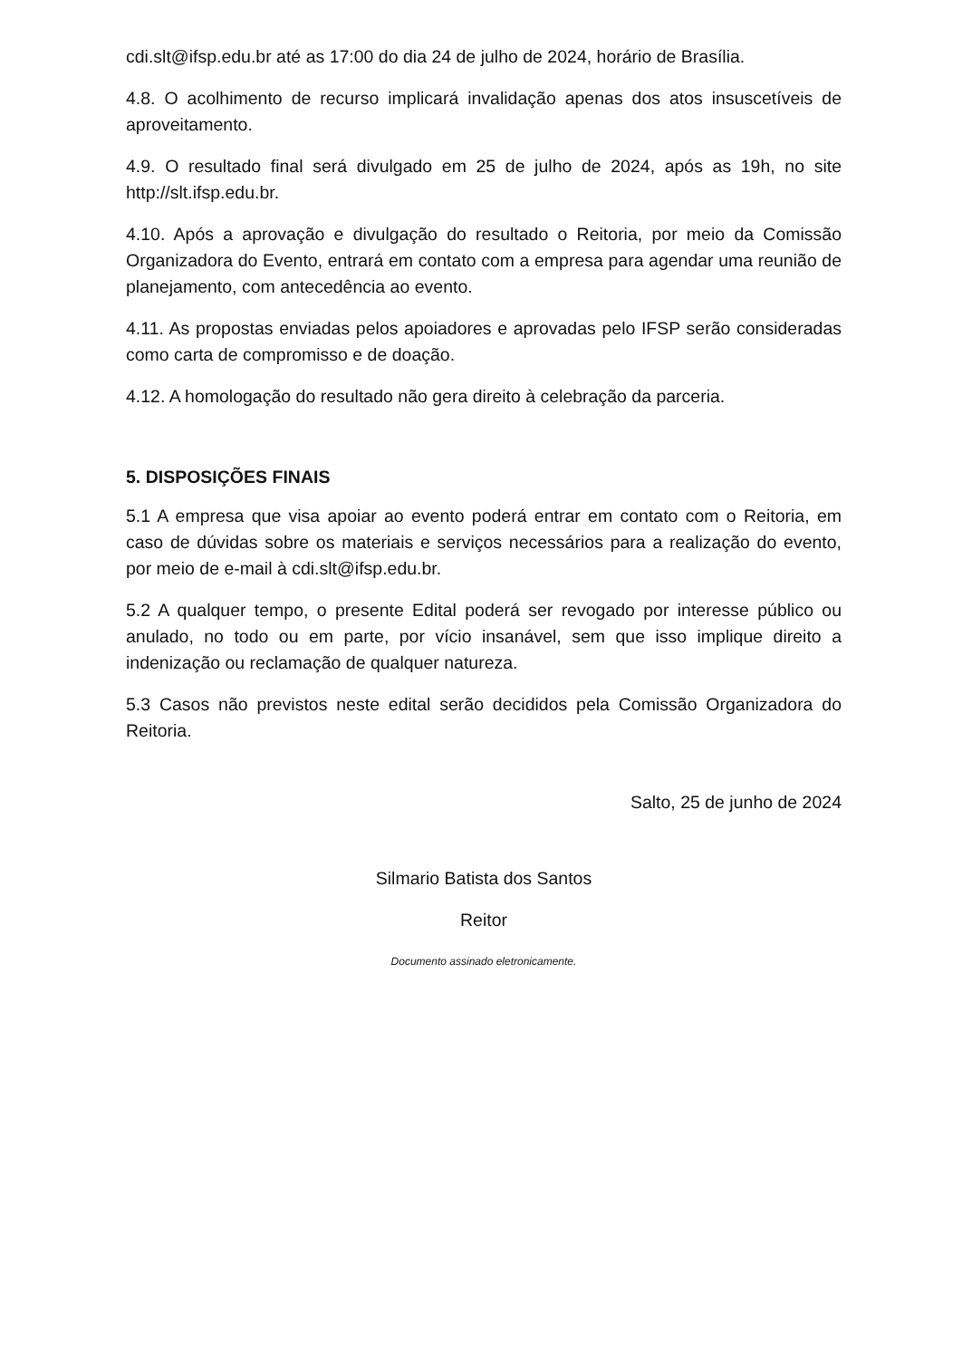cdi.slt@ifsp.edu.br até as 17:00 do dia 24 de julho de 2024, horário de Brasília.
4.8. O acolhimento de recurso implicará invalidação apenas dos atos insuscetíveis de aproveitamento.
4.9. O resultado final será divulgado em 25 de julho de 2024, após as 19h, no site http://slt.ifsp.edu.br.
4.10. Após a aprovação e divulgação do resultado o Reitoria, por meio da Comissão Organizadora do Evento, entrará em contato com a empresa para agendar uma reunião de planejamento, com antecedência ao evento.
4.11. As propostas enviadas pelos apoiadores e aprovadas pelo IFSP serão consideradas como carta de compromisso e de doação.
4.12. A homologação do resultado não gera direito à celebração da parceria.
5. DISPOSIÇÕES FINAIS
5.1 A empresa que visa apoiar ao evento poderá entrar em contato com o Reitoria, em caso de dúvidas sobre os materiais e serviços necessários para a realização do evento, por meio de e-mail à cdi.slt@ifsp.edu.br.
5.2 A qualquer tempo, o presente Edital poderá ser revogado por interesse público ou anulado, no todo ou em parte, por vício insanável, sem que isso implique direito a indenização ou reclamação de qualquer natureza.
5.3 Casos não previstos neste edital serão decididos pela Comissão Organizadora do Reitoria.
Salto, 25 de junho de 2024
Silmario Batista dos Santos
Reitor
Documento assinado eletronicamente.